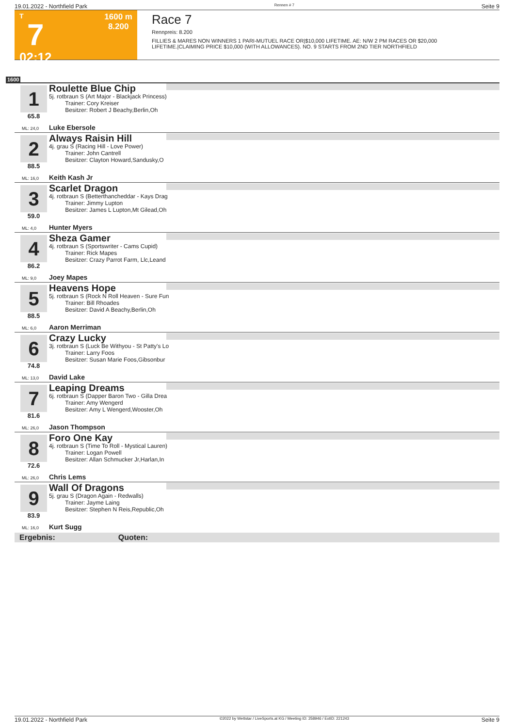19.01.2022 - Northfield Park Rennen # 7 Seite 9
T
7
02:12
1600 m
8.200
Race 7
Rennpreis: 8.200
FILLIES & MARES NON WINNERS 1 PARI-MUTUEL RACE OR|$10,000 LIFETIME. AE: N/W 2 PM RACES OR $20,000
LIFETIME.|CLAIMING PRICE $10,000 (WITH ALLOWANCES). NO. 9 STARTS FROM 2ND TIER NORTHFIELD
1600
1
65.8
Roulette Blue Chip
5j. rotbraun S (Art Major - Blackjack Princess)
Trainer: Cory Kreiser
Besitzer: Robert J Beachy,Berlin,Oh
ML: 24,0 Luke Ebersole
2
88.5
Always Raisin Hill
4j. grau S (Racing Hill - Love Power)
Trainer: John Cantrell
Besitzer: Clayton Howard,Sandusky,O
ML: 16,0 Keith Kash Jr
3
59.0
Scarlet Dragon
4j. rotbraun S (Betterthancheddar - Kays Drag
Trainer: Jimmy Lupton
Besitzer: James L Lupton,Mt Gilead,Oh
ML: 4,0 Hunter Myers
4
86.2
Sheza Gamer
4j. rotbraun S (Sportswriter - Cams Cupid)
Trainer: Rick Mapes
Besitzer: Crazy Parrot Farm, Llc,Leand
ML: 9,0 Joey Mapes
5
88.5
Heavens Hope
5j. rotbraun S (Rock N Roll Heaven - Sure Fun
Trainer: Bill Rhoades
Besitzer: David A Beachy,Berlin,Oh
ML: 6,0 Aaron Merriman
6
74.8
Crazy Lucky
3j. rotbraun S (Luck Be Withyou - St Patty's Lo
Trainer: Larry Foos
Besitzer: Susan Marie Foos,Gibsonbur
ML: 13,0 David Lake
7
81.6
Leaping Dreams
6j. rotbraun S (Dapper Baron Two - Gilla Drea
Trainer: Amy Wengerd
Besitzer: Amy L Wengerd,Wooster,Oh
ML: 26,0 Jason Thompson
8
72.6
Foro One Kay
4j. rotbraun S (Time To Roll - Mystical Lauren)
Trainer: Logan Powell
Besitzer: Allan Schmucker Jr,Harlan,In
ML: 26,0 Chris Lems
9
83.9
Wall Of Dragons
5j. grau S (Dragon Again - Redwalls)
Trainer: Jayme Laing
Besitzer: Stephen N Reis,Republic,Oh
ML: 16,0 Kurt Sugg
Ergebnis: Quoten:
19.01.2022 - Northfield Park ©2022 by Wettstar / LiveSports.at KG / Meeting ID: 258946 / ExtID: 221243 Seite 9